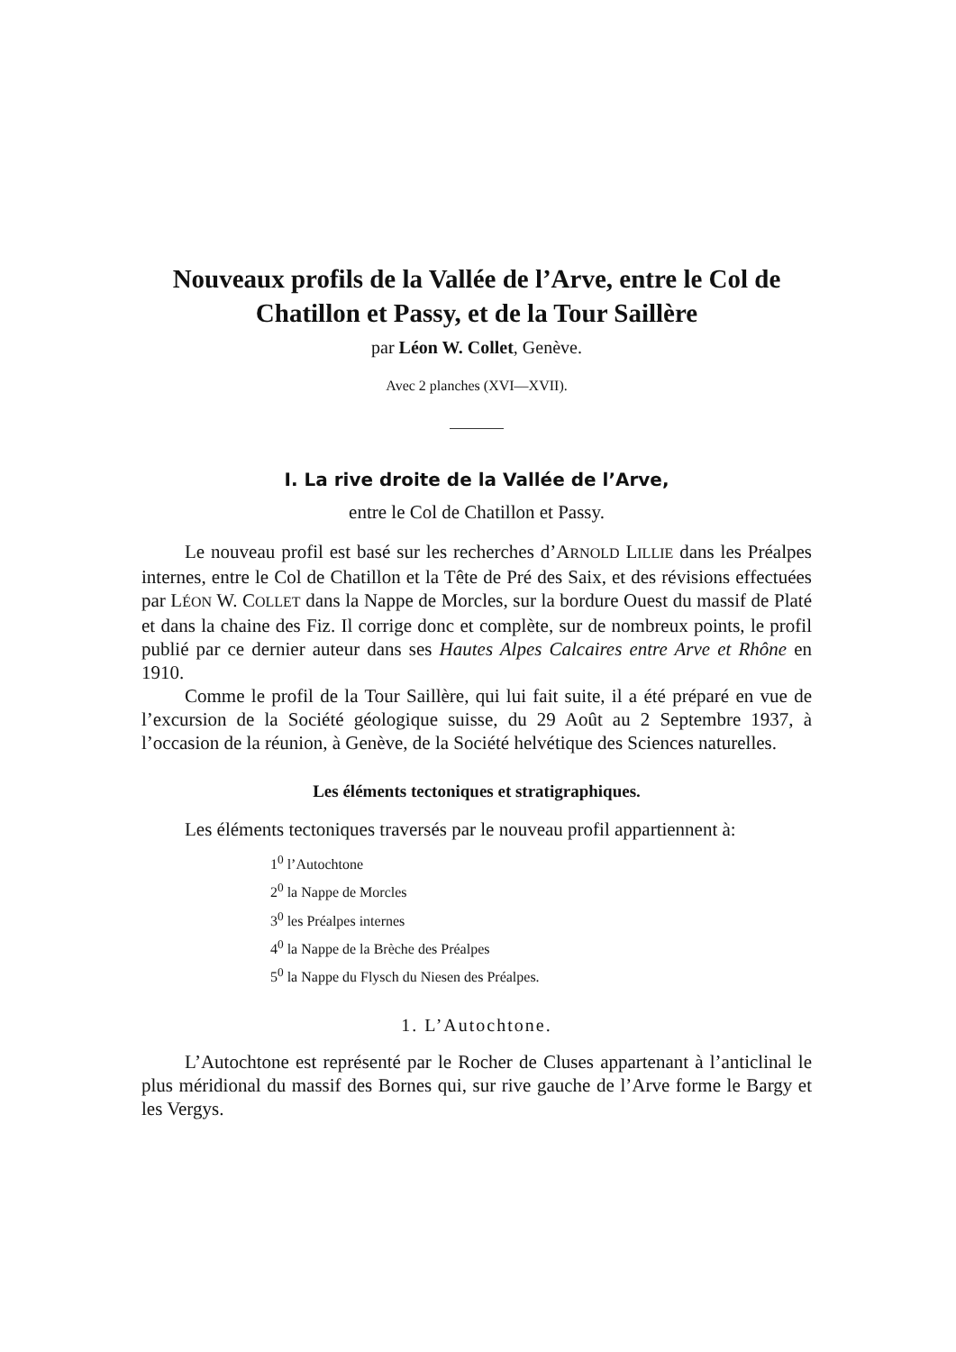Nouveaux profils de la Vallée de l’Arve, entre le Col de Chatillon et Passy, et de la Tour Saillère
par Léon W. Collet, Genève.
Avec 2 planches (XVI—XVII).
I. La rive droite de la Vallée de l’Arve,
entre le Col de Chatillon et Passy.
Le nouveau profil est basé sur les recherches d’ARNOLD LILLIE dans les Préalpes internes, entre le Col de Chatillon et la Tête de Pré des Saix, et des révisions effectuées par LÉON W. COLLET dans la Nappe de Morcles, sur la bordure Ouest du massif de Platé et dans la chaine des Fiz. Il corrige donc et complète, sur de nombreux points, le profil publié par ce dernier auteur dans ses Hautes Alpes Calcaires entre Arve et Rhône en 1910.
Comme le profil de la Tour Saillère, qui lui fait suite, il a été préparé en vue de l’excursion de la Société géologique suisse, du 29 Août au 2 Septembre 1937, à l’occasion de la réunion, à Genève, de la Société helvétique des Sciences naturelles.
Les éléments tectoniques et stratigraphiques.
Les éléments tectoniques traversés par le nouveau profil appartiennent à:
1<sup>0</sup> l’Autochtone
2<sup>0</sup> la Nappe de Morcles
3<sup>0</sup> les Préalpes internes
4<sup>0</sup> la Nappe de la Brèche des Préalpes
5<sup>0</sup> la Nappe du Flysch du Niesen des Préalpes.
1. L’Autochtone.
L’Autochtone est représenté par le Rocher de Cluses appartenant à l’anticlinal le plus méridional du massif des Bornes qui, sur rive gauche de l’Arve forme le Bargy et les Vergys.